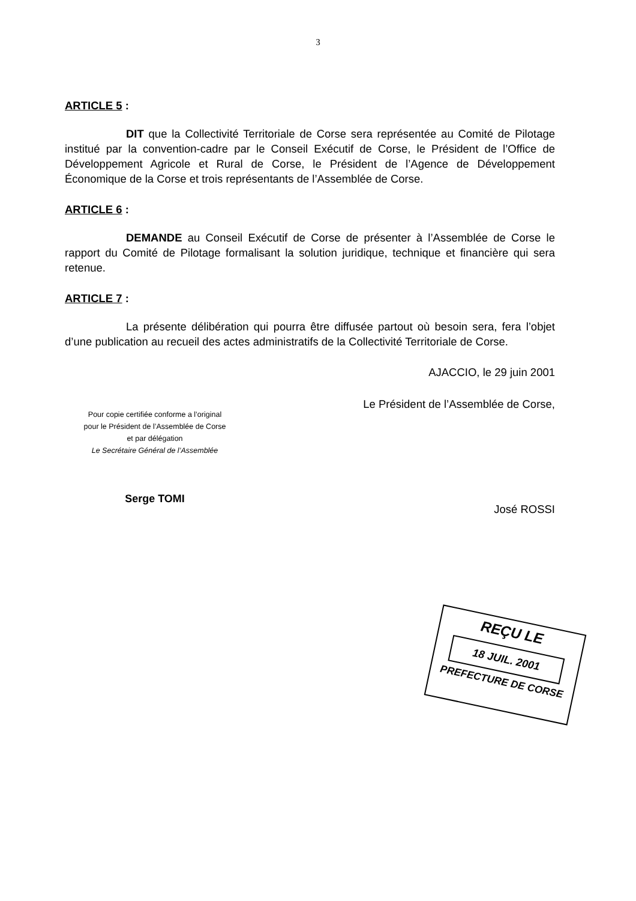3
ARTICLE 5 :
DIT que la Collectivité Territoriale de Corse sera représentée au Comité de Pilotage institué par la convention-cadre par le Conseil Exécutif de Corse, le Président de l’Office de Développement Agricole et Rural de Corse, le Président de l’Agence de Développement Économique de la Corse et trois représentants de l’Assemblée de Corse.
ARTICLE 6 :
DEMANDE au Conseil Exécutif de Corse de présenter à l’Assemblée de Corse le rapport du Comité de Pilotage formalisant la solution juridique, technique et financière qui sera retenue.
ARTICLE 7 :
La présente délibération qui pourra être diffusée partout où besoin sera, fera l’objet d’une publication au recueil des actes administratifs de la Collectivité Territoriale de Corse.
AJACCIO, le 29 juin 2001
Pour copie certifiée conforme a l’original
pour le Président de l’Assemblée de Corse
et par délégation
Le Secrétaire Général de l’Assemblée
Serge TOMI
Le Président de l’Assemblée de Corse,
José ROSSI
REÇU LE
18 JUIL. 2001
PREFECTURE DE CORSE